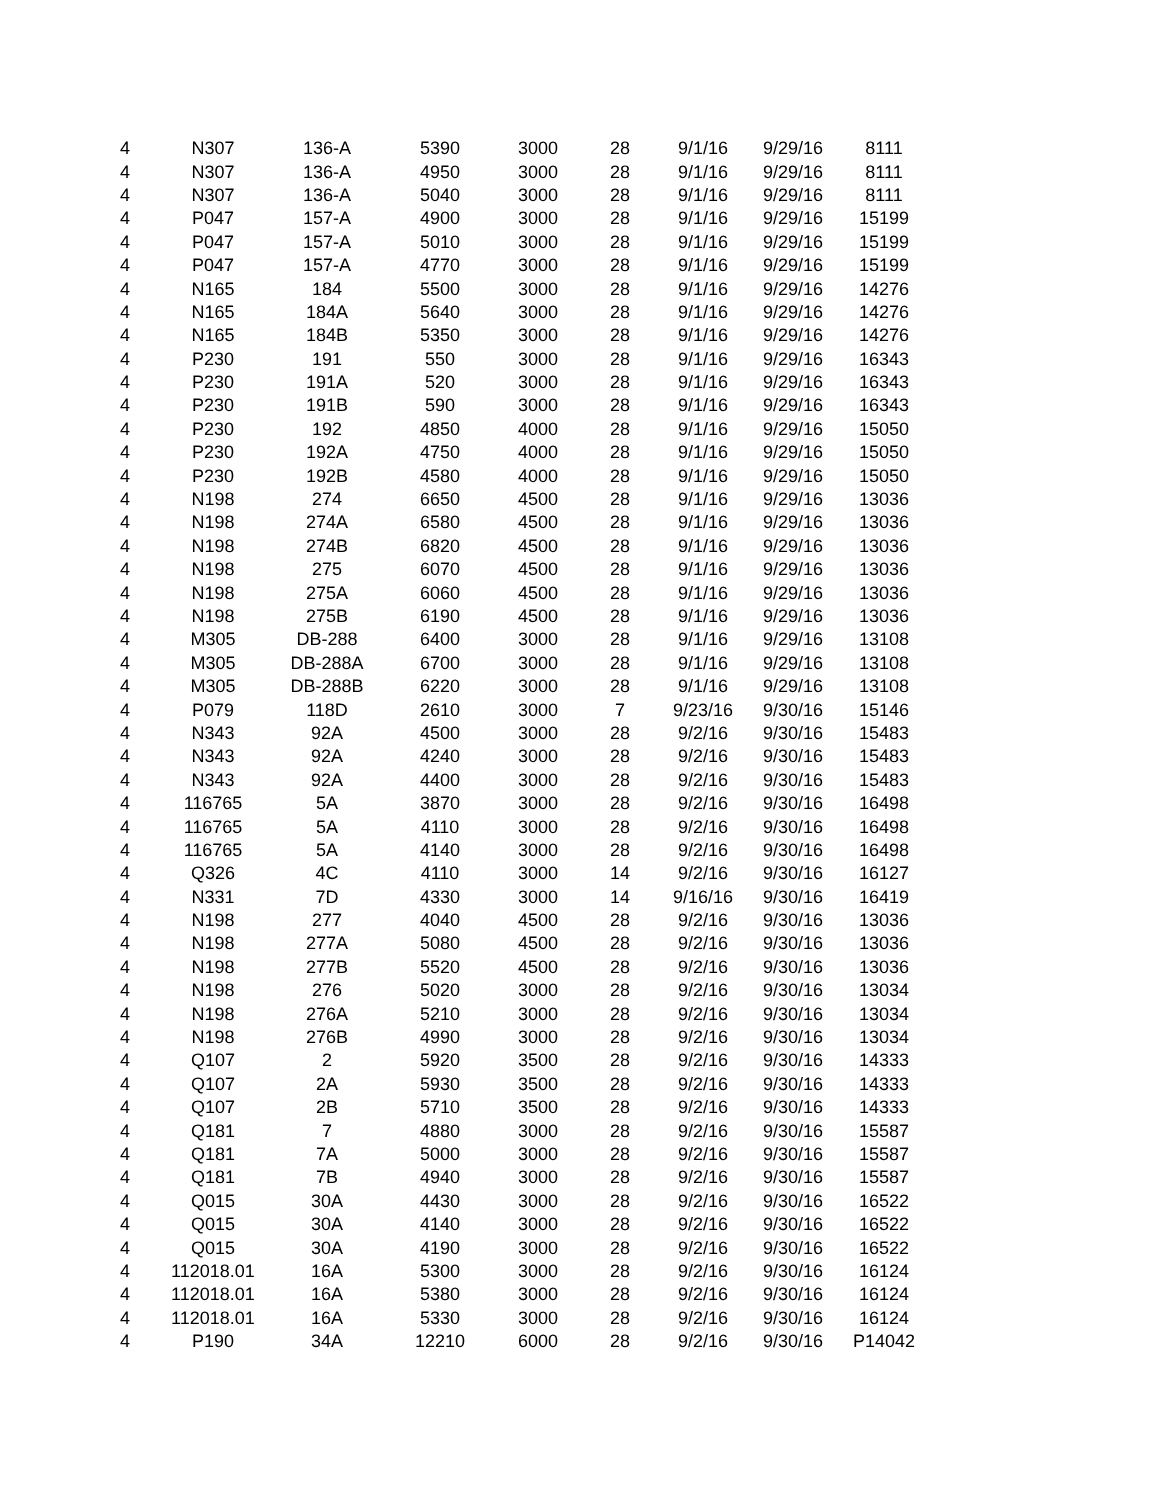| 4 | N307 | 136-A | 5390 | 3000 | 28 | 9/1/16 | 9/29/16 | 8111 |
| 4 | N307 | 136-A | 4950 | 3000 | 28 | 9/1/16 | 9/29/16 | 8111 |
| 4 | N307 | 136-A | 5040 | 3000 | 28 | 9/1/16 | 9/29/16 | 8111 |
| 4 | P047 | 157-A | 4900 | 3000 | 28 | 9/1/16 | 9/29/16 | 15199 |
| 4 | P047 | 157-A | 5010 | 3000 | 28 | 9/1/16 | 9/29/16 | 15199 |
| 4 | P047 | 157-A | 4770 | 3000 | 28 | 9/1/16 | 9/29/16 | 15199 |
| 4 | N165 | 184 | 5500 | 3000 | 28 | 9/1/16 | 9/29/16 | 14276 |
| 4 | N165 | 184A | 5640 | 3000 | 28 | 9/1/16 | 9/29/16 | 14276 |
| 4 | N165 | 184B | 5350 | 3000 | 28 | 9/1/16 | 9/29/16 | 14276 |
| 4 | P230 | 191 | 550 | 3000 | 28 | 9/1/16 | 9/29/16 | 16343 |
| 4 | P230 | 191A | 520 | 3000 | 28 | 9/1/16 | 9/29/16 | 16343 |
| 4 | P230 | 191B | 590 | 3000 | 28 | 9/1/16 | 9/29/16 | 16343 |
| 4 | P230 | 192 | 4850 | 4000 | 28 | 9/1/16 | 9/29/16 | 15050 |
| 4 | P230 | 192A | 4750 | 4000 | 28 | 9/1/16 | 9/29/16 | 15050 |
| 4 | P230 | 192B | 4580 | 4000 | 28 | 9/1/16 | 9/29/16 | 15050 |
| 4 | N198 | 274 | 6650 | 4500 | 28 | 9/1/16 | 9/29/16 | 13036 |
| 4 | N198 | 274A | 6580 | 4500 | 28 | 9/1/16 | 9/29/16 | 13036 |
| 4 | N198 | 274B | 6820 | 4500 | 28 | 9/1/16 | 9/29/16 | 13036 |
| 4 | N198 | 275 | 6070 | 4500 | 28 | 9/1/16 | 9/29/16 | 13036 |
| 4 | N198 | 275A | 6060 | 4500 | 28 | 9/1/16 | 9/29/16 | 13036 |
| 4 | N198 | 275B | 6190 | 4500 | 28 | 9/1/16 | 9/29/16 | 13036 |
| 4 | M305 | DB-288 | 6400 | 3000 | 28 | 9/1/16 | 9/29/16 | 13108 |
| 4 | M305 | DB-288A | 6700 | 3000 | 28 | 9/1/16 | 9/29/16 | 13108 |
| 4 | M305 | DB-288B | 6220 | 3000 | 28 | 9/1/16 | 9/29/16 | 13108 |
| 4 | P079 | 118D | 2610 | 3000 | 7 | 9/23/16 | 9/30/16 | 15146 |
| 4 | N343 | 92A | 4500 | 3000 | 28 | 9/2/16 | 9/30/16 | 15483 |
| 4 | N343 | 92A | 4240 | 3000 | 28 | 9/2/16 | 9/30/16 | 15483 |
| 4 | N343 | 92A | 4400 | 3000 | 28 | 9/2/16 | 9/30/16 | 15483 |
| 4 | 116765 | 5A | 3870 | 3000 | 28 | 9/2/16 | 9/30/16 | 16498 |
| 4 | 116765 | 5A | 4110 | 3000 | 28 | 9/2/16 | 9/30/16 | 16498 |
| 4 | 116765 | 5A | 4140 | 3000 | 28 | 9/2/16 | 9/30/16 | 16498 |
| 4 | Q326 | 4C | 4110 | 3000 | 14 | 9/2/16 | 9/30/16 | 16127 |
| 4 | N331 | 7D | 4330 | 3000 | 14 | 9/16/16 | 9/30/16 | 16419 |
| 4 | N198 | 277 | 4040 | 4500 | 28 | 9/2/16 | 9/30/16 | 13036 |
| 4 | N198 | 277A | 5080 | 4500 | 28 | 9/2/16 | 9/30/16 | 13036 |
| 4 | N198 | 277B | 5520 | 4500 | 28 | 9/2/16 | 9/30/16 | 13036 |
| 4 | N198 | 276 | 5020 | 3000 | 28 | 9/2/16 | 9/30/16 | 13034 |
| 4 | N198 | 276A | 5210 | 3000 | 28 | 9/2/16 | 9/30/16 | 13034 |
| 4 | N198 | 276B | 4990 | 3000 | 28 | 9/2/16 | 9/30/16 | 13034 |
| 4 | Q107 | 2 | 5920 | 3500 | 28 | 9/2/16 | 9/30/16 | 14333 |
| 4 | Q107 | 2A | 5930 | 3500 | 28 | 9/2/16 | 9/30/16 | 14333 |
| 4 | Q107 | 2B | 5710 | 3500 | 28 | 9/2/16 | 9/30/16 | 14333 |
| 4 | Q181 | 7 | 4880 | 3000 | 28 | 9/2/16 | 9/30/16 | 15587 |
| 4 | Q181 | 7A | 5000 | 3000 | 28 | 9/2/16 | 9/30/16 | 15587 |
| 4 | Q181 | 7B | 4940 | 3000 | 28 | 9/2/16 | 9/30/16 | 15587 |
| 4 | Q015 | 30A | 4430 | 3000 | 28 | 9/2/16 | 9/30/16 | 16522 |
| 4 | Q015 | 30A | 4140 | 3000 | 28 | 9/2/16 | 9/30/16 | 16522 |
| 4 | Q015 | 30A | 4190 | 3000 | 28 | 9/2/16 | 9/30/16 | 16522 |
| 4 | 112018.01 | 16A | 5300 | 3000 | 28 | 9/2/16 | 9/30/16 | 16124 |
| 4 | 112018.01 | 16A | 5380 | 3000 | 28 | 9/2/16 | 9/30/16 | 16124 |
| 4 | 112018.01 | 16A | 5330 | 3000 | 28 | 9/2/16 | 9/30/16 | 16124 |
| 4 | P190 | 34A | 12210 | 6000 | 28 | 9/2/16 | 9/30/16 | P14042 |